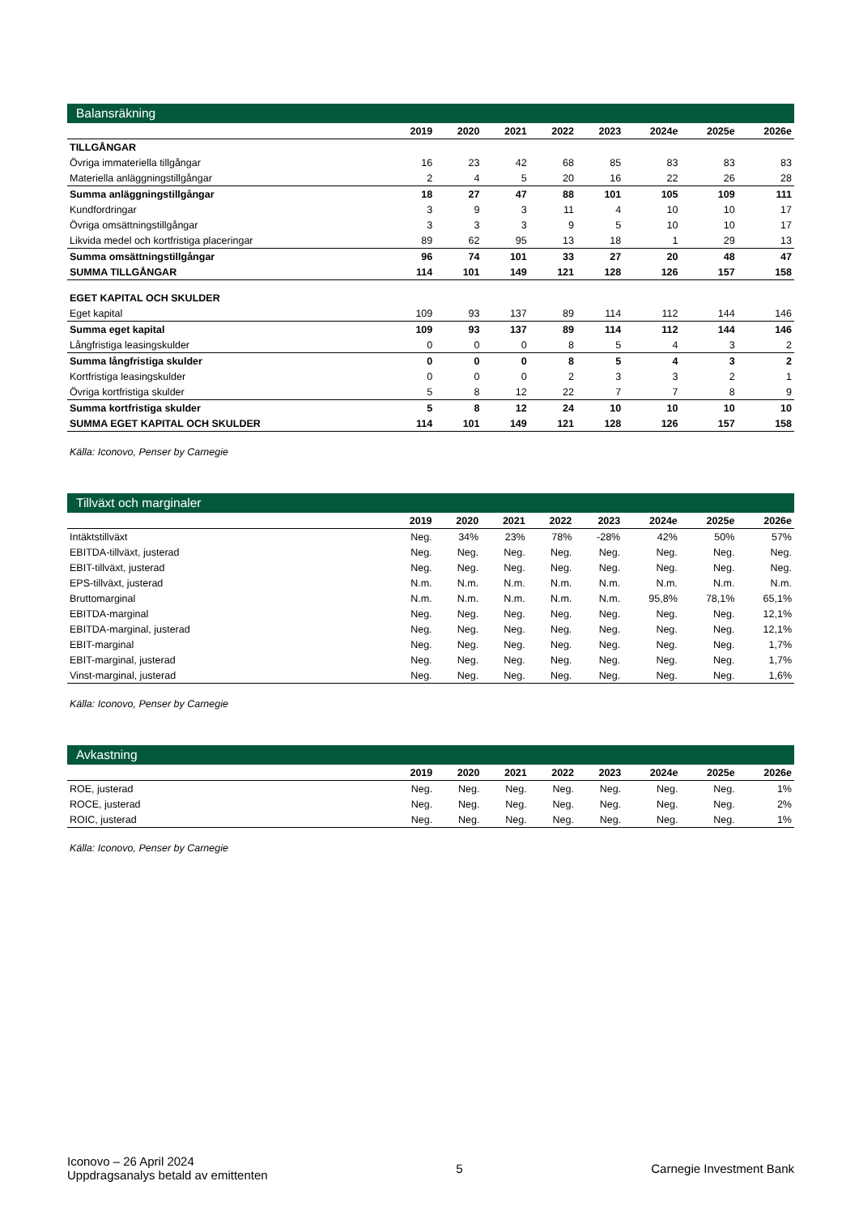Balansräkning
| | 2019 | 2020 | 2021 | 2022 | 2023 | 2024e | 2025e | 2026e |
| --- | --- | --- | --- | --- | --- | --- | --- | --- |
| TILLGÅNGAR | | | | | | | | |
| Övriga immateriella tillgångar | 16 | 23 | 42 | 68 | 85 | 83 | 83 | 83 |
| Materiella anläggningstillgångar | 2 | 4 | 5 | 20 | 16 | 22 | 26 | 28 |
| Summa anläggningstillgångar | 18 | 27 | 47 | 88 | 101 | 105 | 109 | 111 |
| Kundfordringar | 3 | 9 | 3 | 11 | 4 | 10 | 10 | 17 |
| Övriga omsättningstillgångar | 3 | 3 | 3 | 9 | 5 | 10 | 10 | 17 |
| Likvida medel och kortfristiga placeringar | 89 | 62 | 95 | 13 | 18 | 1 | 29 | 13 |
| Summa omsättningstillgångar | 96 | 74 | 101 | 33 | 27 | 20 | 48 | 47 |
| SUMMA TILLGÅNGAR | 114 | 101 | 149 | 121 | 128 | 126 | 157 | 158 |
| EGET KAPITAL OCH SKULDER | | | | | | | | |
| Eget kapital | 109 | 93 | 137 | 89 | 114 | 112 | 144 | 146 |
| Summa eget kapital | 109 | 93 | 137 | 89 | 114 | 112 | 144 | 146 |
| Långfristiga leasingskulder | 0 | 0 | 0 | 8 | 5 | 4 | 3 | 2 |
| Summa långfristiga skulder | 0 | 0 | 0 | 8 | 5 | 4 | 3 | 2 |
| Kortfristiga leasingskulder | 0 | 0 | 0 | 2 | 3 | 3 | 2 | 1 |
| Övriga kortfristiga skulder | 5 | 8 | 12 | 22 | 7 | 7 | 8 | 9 |
| Summa kortfristiga skulder | 5 | 8 | 12 | 24 | 10 | 10 | 10 | 10 |
| SUMMA EGET KAPITAL OCH SKULDER | 114 | 101 | 149 | 121 | 128 | 126 | 157 | 158 |
Källa: Iconovo, Penser by Carnegie
Tillväxt och marginaler
| | 2019 | 2020 | 2021 | 2022 | 2023 | 2024e | 2025e | 2026e |
| --- | --- | --- | --- | --- | --- | --- | --- | --- |
| Intäktstillväxt | Neg. | 34% | 23% | 78% | -28% | 42% | 50% | 57% |
| EBITDA-tillväxt, justerad | Neg. | Neg. | Neg. | Neg. | Neg. | Neg. | Neg. | Neg. |
| EBIT-tillväxt, justerad | Neg. | Neg. | Neg. | Neg. | Neg. | Neg. | Neg. | Neg. |
| EPS-tillväxt, justerad | N.m. | N.m. | N.m. | N.m. | N.m. | N.m. | N.m. | N.m. |
| Bruttomarginal | N.m. | N.m. | N.m. | N.m. | N.m. | 95,8% | 78,1% | 65,1% |
| EBITDA-marginal | Neg. | Neg. | Neg. | Neg. | Neg. | Neg. | Neg. | 12,1% |
| EBITDA-marginal, justerad | Neg. | Neg. | Neg. | Neg. | Neg. | Neg. | Neg. | 12,1% |
| EBIT-marginal | Neg. | Neg. | Neg. | Neg. | Neg. | Neg. | Neg. | 1,7% |
| EBIT-marginal, justerad | Neg. | Neg. | Neg. | Neg. | Neg. | Neg. | Neg. | 1,7% |
| Vinst-marginal, justerad | Neg. | Neg. | Neg. | Neg. | Neg. | Neg. | Neg. | 1,6% |
Källa: Iconovo, Penser by Carnegie
Avkastning
| | 2019 | 2020 | 2021 | 2022 | 2023 | 2024e | 2025e | 2026e |
| --- | --- | --- | --- | --- | --- | --- | --- | --- |
| ROE, justerad | Neg. | Neg. | Neg. | Neg. | Neg. | Neg. | Neg. | 1% |
| ROCE, justerad | Neg. | Neg. | Neg. | Neg. | Neg. | Neg. | Neg. | 2% |
| ROIC, justerad | Neg. | Neg. | Neg. | Neg. | Neg. | Neg. | Neg. | 1% |
Källa: Iconovo, Penser by Carnegie
Iconovo – 26 April 2024
Uppdragsanalys betald av emittenten
5 Carnegie Investment Bank